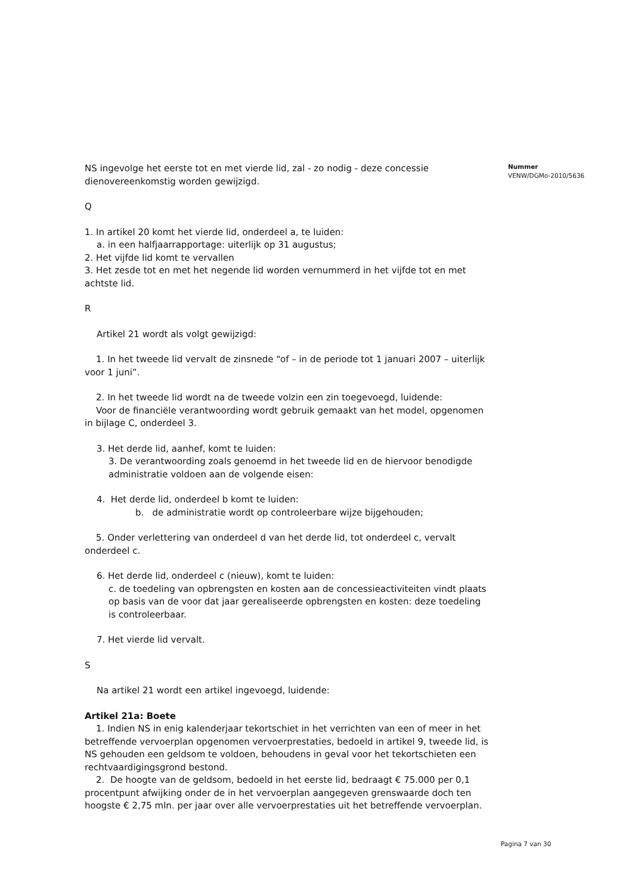NS ingevolge het eerste tot en met vierde lid, zal - zo nodig - deze concessie dienovereenkomstig worden gewijzigd.
Q
1. In artikel 20 komt het vierde lid, onderdeel a, te luiden:
a. in een halfjaarrapportage: uiterlijk op 31 augustus;
2. Het vijfde lid komt te vervallen
3. Het zesde tot en met het negende lid worden vernummerd in het vijfde tot en met achtste lid.
R
Artikel 21 wordt als volgt gewijzigd:
1. In het tweede lid vervalt de zinsnede “of – in de periode tot 1 januari 2007 – uiterlijk voor 1 juni”.
2. In het tweede lid wordt na de tweede volzin een zin toegevoegd, luidende:
Voor de financiële verantwoording wordt gebruik gemaakt van het model, opgenomen in bijlage C, onderdeel 3.
3. Het derde lid, aanhef, komt te luiden:
3. De verantwoording zoals genoemd in het tweede lid en de hiervoor benodigde administratie voldoen aan de volgende eisen:
4. Het derde lid, onderdeel b komt te luiden:
b. de administratie wordt op controleerbare wijze bijgehouden;
5. Onder verlettering van onderdeel d van het derde lid, tot onderdeel c, vervalt onderdeel c.
6. Het derde lid, onderdeel c (nieuw), komt te luiden:
c. de toedeling van opbrengsten en kosten aan de concessieactiviteiten vindt plaats op basis van de voor dat jaar gerealiseerde opbrengsten en kosten: deze toedeling is controleerbaar.
7. Het vierde lid vervalt.
S
Na artikel 21 wordt een artikel ingevoegd, luidende:
Artikel 21a: Boete
1. Indien NS in enig kalenderjaar tekortschiet in het verrichten van een of meer in het betreffende vervoerplan opgenomen vervoerprestaties, bedoeld in artikel 9, tweede lid, is NS gehouden een geldsom te voldoen, behoudens in geval voor het tekortschieten een rechtvaardigingsgrond bestond.
2. De hoogte van de geldsom, bedoeld in het eerste lid, bedraagt € 75.000 per 0,1 procentpunt afwijking onder de in het vervoerplan aangegeven grenswaarde doch ten hoogste € 2,75 mln. per jaar over alle vervoerprestaties uit het betreffende vervoerplan.
Nummer
VENW/DGMo-2010/5636
Pagina 7 van 30